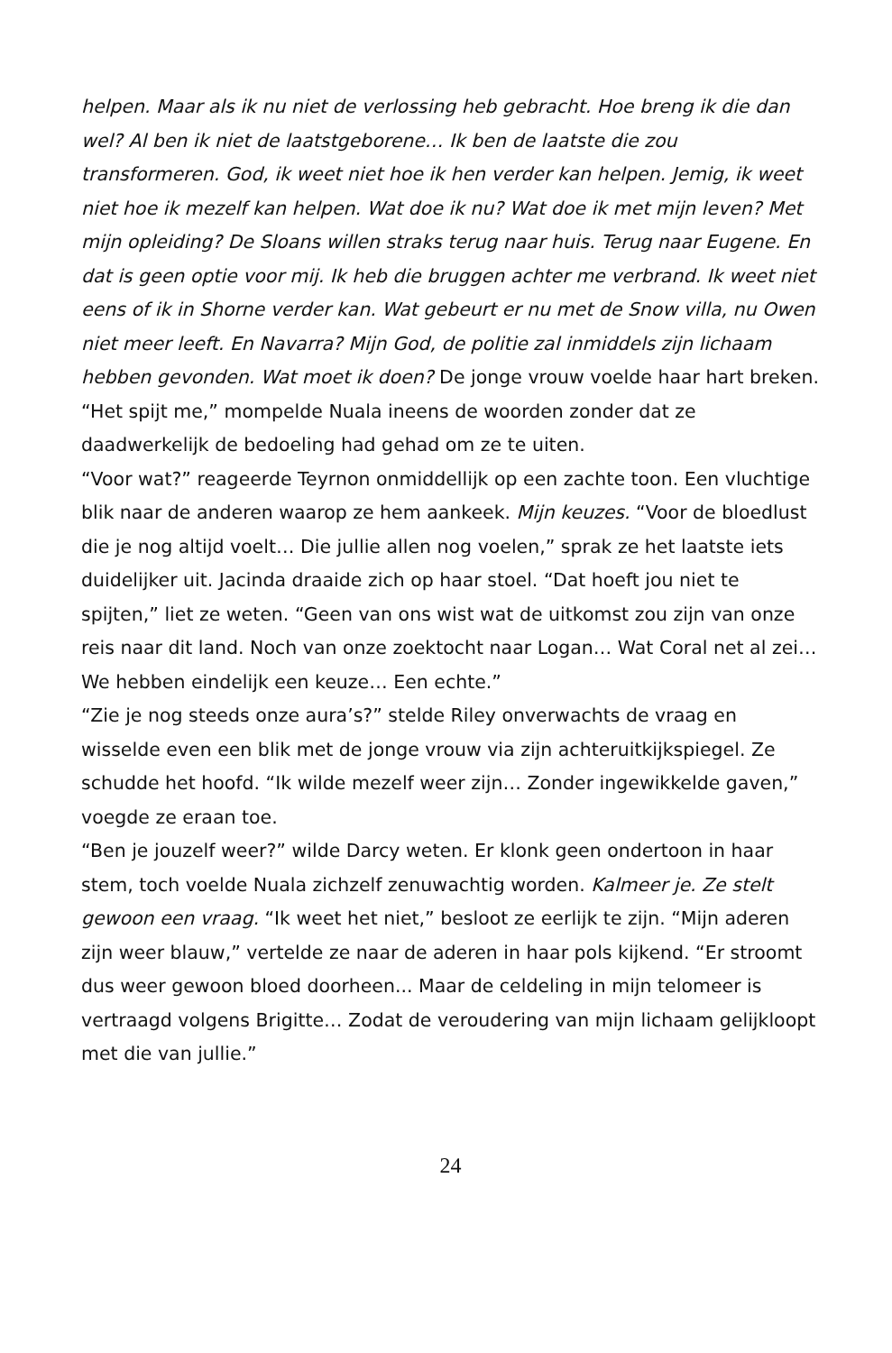helpen. Maar als ik nu niet de verlossing heb gebracht. Hoe breng ik die dan wel? Al ben ik niet de laatstgeborene… Ik ben de laatste die zou transformeren. God, ik weet niet hoe ik hen verder kan helpen. Jemig, ik weet niet hoe ik mezelf kan helpen. Wat doe ik nu? Wat doe ik met mijn leven? Met mijn opleiding? De Sloans willen straks terug naar huis. Terug naar Eugene. En dat is geen optie voor mij. Ik heb die bruggen achter me verbrand. Ik weet niet eens of ik in Shorne verder kan. Wat gebeurt er nu met de Snow villa, nu Owen niet meer leeft. En Navarra? Mijn God, de politie zal inmiddels zijn lichaam hebben gevonden. Wat moet ik doen? De jonge vrouw voelde haar hart breken. “Het spijt me,” mompelde Nuala ineens de woorden zonder dat ze daadwerkelijk de bedoeling had gehad om ze te uiten.
“Voor wat?” reageerde Teyrnon onmiddellijk op een zachte toon. Een vluchtige blik naar de anderen waarop ze hem aankeek. Mijn keuzes. “Voor de bloedlust die je nog altijd voelt… Die jullie allen nog voelen,” sprak ze het laatste iets duidelijker uit. Jacinda draaide zich op haar stoel. “Dat hoeft jou niet te spijten,” liet ze weten. “Geen van ons wist wat de uitkomst zou zijn van onze reis naar dit land. Noch van onze zoektocht naar Logan… Wat Coral net al zei… We hebben eindelijk een keuze… Een echte.”
“Zie je nog steeds onze aura’s?” stelde Riley onverwachts de vraag en wisselde even een blik met de jonge vrouw via zijn achteruitkijkspiegel. Ze schudde het hoofd. “Ik wilde mezelf weer zijn… Zonder ingewikkelde gaven,” voegde ze eraan toe.
“Ben je jouzelf weer?” wilde Darcy weten. Er klonk geen ondertoon in haar stem, toch voelde Nuala zichzelf zenuwachtig worden. Kalmeer je. Ze stelt gewoon een vraag. “Ik weet het niet,” besloot ze eerlijk te zijn. “Mijn aderen zijn weer blauw,” vertelde ze naar de aderen in haar pols kijkend. “Er stroomt dus weer gewoon bloed doorheen... Maar de celdeling in mijn telomeer is vertraagd volgens Brigitte… Zodat de veroudering van mijn lichaam gelijkloopt met die van jullie.”
24